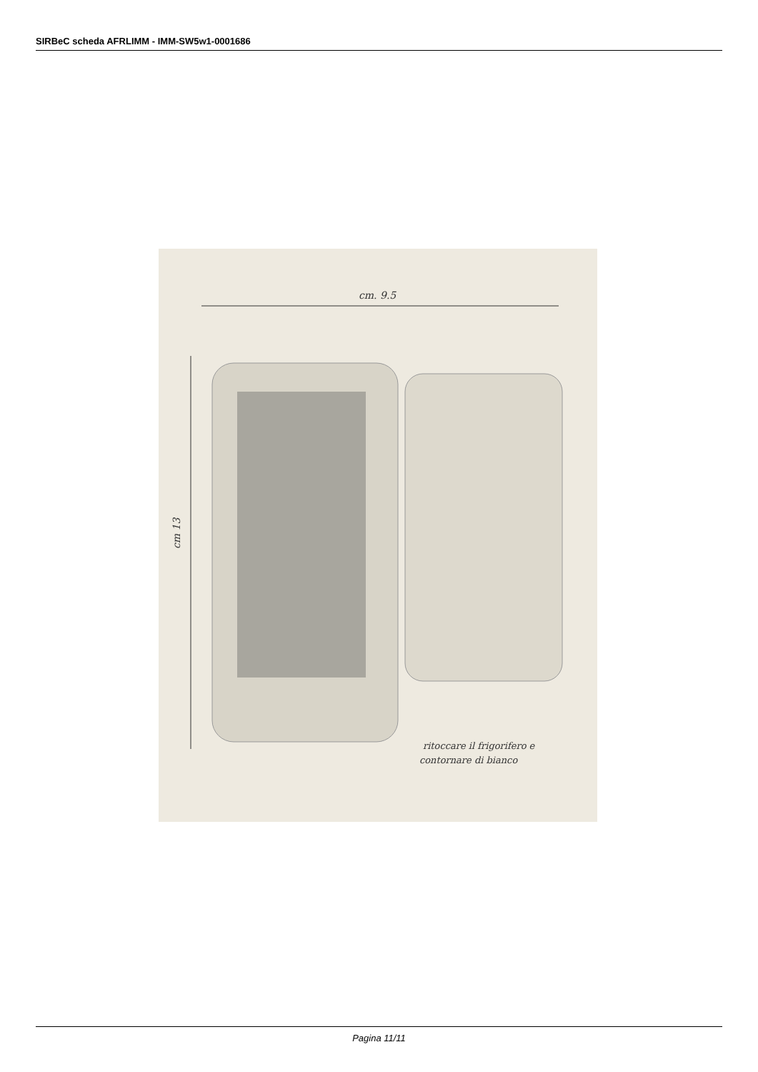SIRBeC scheda AFRLIMM - IMM-SW5w1-0001686
ritoccare il frigorifero e
contornare di bianco
cm. 9.5
cm 13
Pagina 11/11